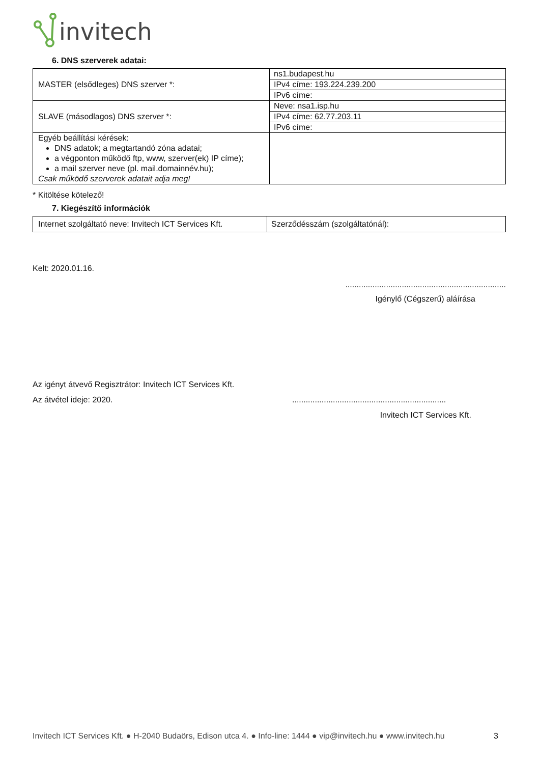invitech
6. DNS szerverek adatai:
| MASTER (elsődleges) DNS szerver *: | ns1.budapest.hu |
| | IPv4 címe: 193.224.239.200 |
| | IPv6 címe: |
| SLAVE (másodlagos) DNS szerver *: | Neve: nsa1.isp.hu |
| | IPv4 címe: 62.77.203.11 |
| | IPv6 címe: |
| Egyéb beállítási kérések: DNS adatok; a megtartandó zóna adatai; a végponton működő ftp, www, szerver(ek) IP címe); a mail szerver neve (pl. mail.domainnév.hu); Csak működő szerverek adatait adja meg! | |
* Kitöltése kötelező!
7. Kiegészítő információk
| Internet szolgáltató neve: Invitech ICT Services Kft. | Szerződésszám (szolgáltatónál): |
Kelt: 2020.01.16.
.......................................................................
Igénylő (Cégszerű) aláírása
Az igényt átvevő Regisztrátor: Invitech ICT Services Kft.
Az átvétel ideje: 2020.....................................................................
Invitech ICT Services Kft.
Invitech ICT Services Kft. ● H-2040 Budaörs, Edison utca 4. ● Info-line: 1444 ● vip@invitech.hu ● www.invitech.hu 3